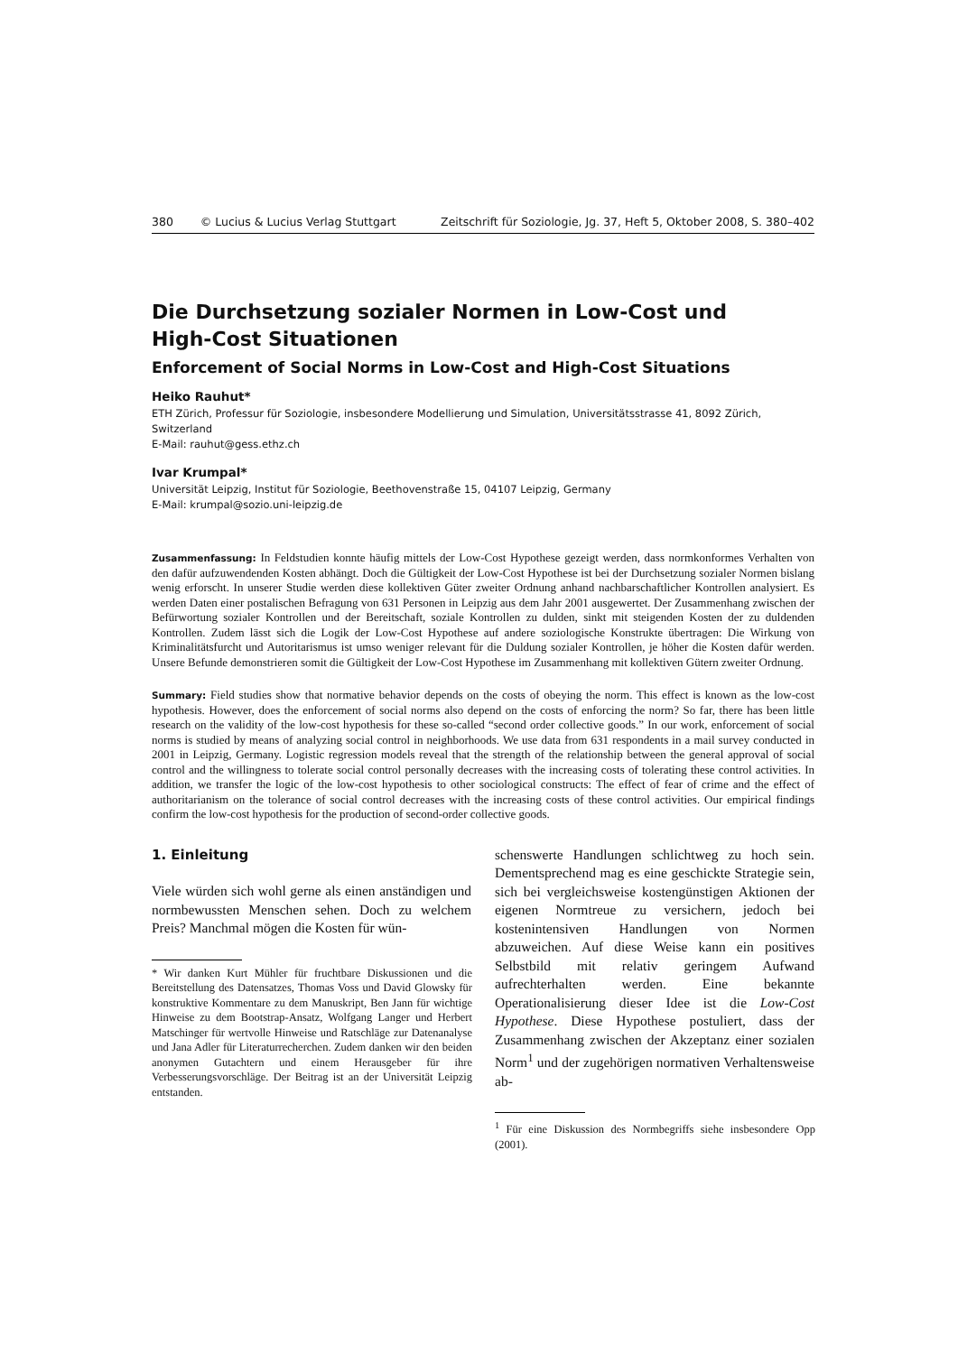380 © Lucius & Lucius Verlag Stuttgart Zeitschrift für Soziologie, Jg. 37, Heft 5, Oktober 2008, S. 380–402
Die Durchsetzung sozialer Normen in Low-Cost und
High-Cost Situationen
Enforcement of Social Norms in Low-Cost and High-Cost Situations
Heiko Rauhut*
ETH Zürich, Professur für Soziologie, insbesondere Modellierung und Simulation, Universitätsstrasse 41, 8092 Zürich, Switzerland
E-Mail: rauhut@gess.ethz.ch
Ivar Krumpal*
Universität Leipzig, Institut für Soziologie, Beethovenstraße 15, 04107 Leipzig, Germany
E-Mail: krumpal@sozio.uni-leipzig.de
Zusammenfassung: In Feldstudien konnte häufig mittels der Low-Cost Hypothese gezeigt werden, dass normkonformes Verhalten von den dafür aufzuwendenden Kosten abhängt. Doch die Gültigkeit der Low-Cost Hypothese ist bei der Durchsetzung sozialer Normen bislang wenig erforscht. In unserer Studie werden diese kollektiven Güter zweiter Ordnung anhand nachbarschaftlicher Kontrollen analysiert. Es werden Daten einer postalischen Befragung von 631 Personen in Leipzig aus dem Jahr 2001 ausgewertet. Der Zusammenhang zwischen der Befürwortung sozialer Kontrollen und der Bereitschaft, soziale Kontrollen zu dulden, sinkt mit steigenden Kosten der zu duldenden Kontrollen. Zudem lässt sich die Logik der Low-Cost Hypothese auf andere soziologische Konstrukte übertragen: Die Wirkung von Kriminalitätsfurcht und Autoritarismus ist umso weniger relevant für die Duldung sozialer Kontrollen, je höher die Kosten dafür werden. Unsere Befunde demonstrieren somit die Gültigkeit der Low-Cost Hypothese im Zusammenhang mit kollektiven Gütern zweiter Ordnung.
Summary: Field studies show that normative behavior depends on the costs of obeying the norm. This effect is known as the low-cost hypothesis. However, does the enforcement of social norms also depend on the costs of enforcing the norm? So far, there has been little research on the validity of the low-cost hypothesis for these so-called “second order collective goods.” In our work, enforcement of social norms is studied by means of analyzing social control in neighborhoods. We use data from 631 respondents in a mail survey conducted in 2001 in Leipzig, Germany. Logistic regression models reveal that the strength of the relationship between the general approval of social control and the willingness to tolerate social control personally decreases with the increasing costs of tolerating these control activities. In addition, we transfer the logic of the low-cost hypothesis to other sociological constructs: The effect of fear of crime and the effect of authoritarianism on the tolerance of social control decreases with the increasing costs of these control activities. Our empirical findings confirm the low-cost hypothesis for the production of second-order collective goods.
1. Einleitung
Viele würden sich wohl gerne als einen anständigen und normbewussten Menschen sehen. Doch zu welchem Preis? Manchmal mögen die Kosten für wün-
* Wir danken Kurt Mühler für fruchtbare Diskussionen und die Bereitstellung des Datensatzes, Thomas Voss und David Glowsky für konstruktive Kommentare zu dem Manuskript, Ben Jann für wichtige Hinweise zu dem Bootstrap-Ansatz, Wolfgang Langer und Herbert Matschinger für wertvolle Hinweise und Ratschläge zur Datenanalyse und Jana Adler für Literaturrecherchen. Zudem danken wir den beiden anonymen Gutachtern und einem Herausgeber für ihre Verbesserungsvorschläge. Der Beitrag ist an der Universität Leipzig entstanden.
schenswerte Handlungen schlichtweg zu hoch sein. Dementsprechend mag es eine geschickte Strategie sein, sich bei vergleichsweise kostengünstigen Aktionen der eigenen Normtreue zu versichern, jedoch bei kostenintensiven Handlungen von Normen abzuweichen. Auf diese Weise kann ein positives Selbstbild mit relativ geringem Aufwand aufrechterhalten werden. Eine bekannte Operationalisierung dieser Idee ist die Low-Cost Hypothese. Diese Hypothese postuliert, dass der Zusammenhang zwischen der Akzeptanz einer sozialen Norm<sup>1</sup> und der zugehörigen normativen Verhaltensweise ab-
<sup>1</sup> Für eine Diskussion des Normbegriffs siehe insbesondere Opp (2001).